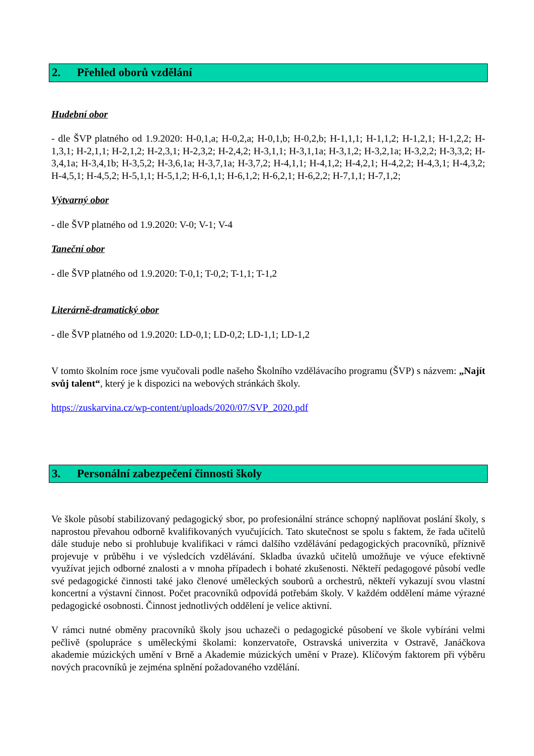2. Přehled oborů vzdělání
Hudební obor
- dle ŠVP platného od 1.9.2020: H-0,1,a; H-0,2,a; H-0,1,b; H-0,2,b; H-1,1,1; H-1,1,2; H-1,2,1; H-1,2,2; H-1,3,1; H-2,1,1; H-2,1,2; H-2,3,1; H-2,3,2; H-2,4,2; H-3,1,1; H-3,1,1a; H-3,1,2; H-3,2,1a; H-3,2,2; H-3,3,2; H-3,4,1a; H-3,4,1b; H-3,5,2; H-3,6,1a; H-3,7,1a; H-3,7,2; H-4,1,1; H-4,1,2; H-4,2,1; H-4,2,2; H-4,3,1; H-4,3,2; H-4,5,1; H-4,5,2; H-5,1,1; H-5,1,2; H-6,1,1; H-6,1,2; H-6,2,1; H-6,2,2; H-7,1,1; H-7,1,2;
Výtvarný obor
- dle ŠVP platného od 1.9.2020: V-0; V-1; V-4
Taneční obor
- dle ŠVP platného od 1.9.2020: T-0,1; T-0,2; T-1,1; T-1,2
Literárně-dramatický obor
- dle ŠVP platného od 1.9.2020: LD-0,1; LD-0,2; LD-1,1; LD-1,2
V tomto školním roce jsme vyučovali podle našeho Školního vzdělávacího programu (ŠVP) s názvem: „Najít svůj talent“, který je k dispozici na webových stránkách školy.
https://zuskarvina.cz/wp-content/uploads/2020/07/SVP_2020.pdf
3. Personální zabezpečení činnosti školy
Ve škole působí stabilizovaný pedagogický sbor, po profesionální stránce schopný naplňovat poslání školy, s naprostou převahou odborně kvalifikovaných vyučujících. Tato skutečnost se spolu s faktem, že řada učitelů dále studuje nebo si prohlubuje kvalifikaci v rámci dalšího vzdělávání pedagogických pracovníků, příznivě projevuje v průběhu i ve výsledcích vzdělávání. Skladba úvazků učitelů umožňuje ve výuce efektivně využívat jejich odborné znalosti a v mnoha případech i bohaté zkušenosti. Někteří pedagogové působí vedle své pedagogické činnosti také jako členové uměleckých souborů a orchestrů, někteří vykazují svou vlastní koncertní a výstavní činnost. Počet pracovníků odpovídá potřebám školy. V každém oddělení máme výrazné pedagogické osobnosti. Činnost jednotlivých oddělení je velice aktivní.
V rámci nutné obměny pracovníků školy jsou uchazeči o pedagogické působení ve škole vybíráni velmi pečlivě (spolupráce s uměleckými školami: konzervatoře, Ostravská univerzita v Ostravě, Janáčkova akademie múzických umění v Brně a Akademie múzických umění v Praze). Klíčovým faktorem při výběru nových pracovníků je zejména splnění požadovaného vzdělání.